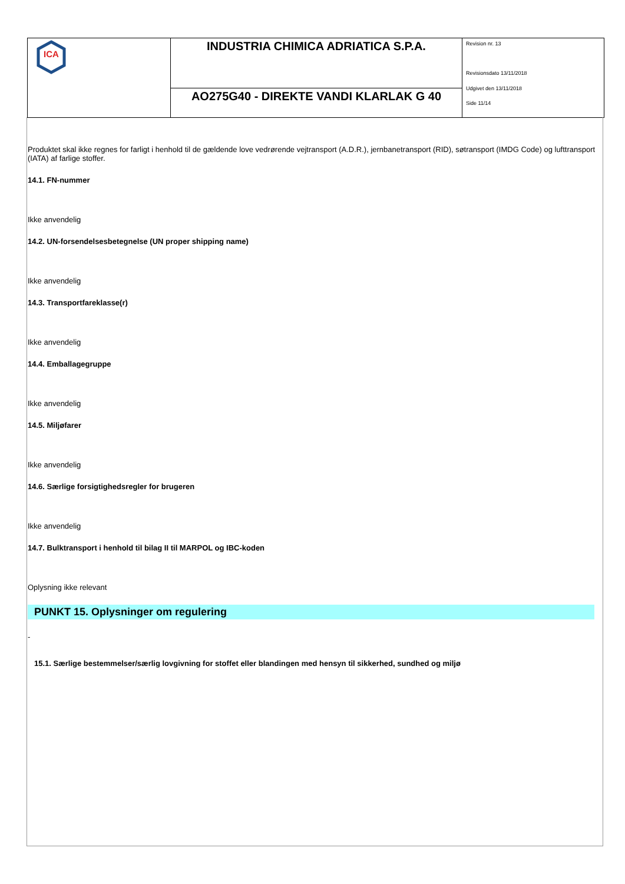| ICA | INDUSTRIA CHIMICA ADRIATICA S.P.A. | Revision nr. 13 Revisionsdato 13/11/2018 Udgivet den 13/11/2018 Side 11/14 |
| | AO275G40 - DIREKTE VANDI KLARLAK G 40 | |
Produktet skal ikke regnes for farligt i henhold til de gældende love vedrørende vejtransport (A.D.R.), jernbanetransport (RID), søtransport (IMDG Code) og lufttransport (IATA) af farlige stoffer.
14.1. FN-nummer
Ikke anvendelig
14.2. UN-forsendelsesbetegnelse (UN proper shipping name)
Ikke anvendelig
14.3. Transportfareklasse(r)
Ikke anvendelig
14.4. Emballagegruppe
Ikke anvendelig
14.5. Miljøfarer
Ikke anvendelig
14.6. Særlige forsigtighedsregler for brugeren
Ikke anvendelig
14.7. Bulktransport i henhold til bilag II til MARPOL og IBC-koden
Oplysning ikke relevant
PUNKT 15. Oplysninger om regulering
-
15.1. Særlige bestemmelser/særlig lovgivning for stoffet eller blandingen med hensyn til sikkerhed, sundhed og miljø